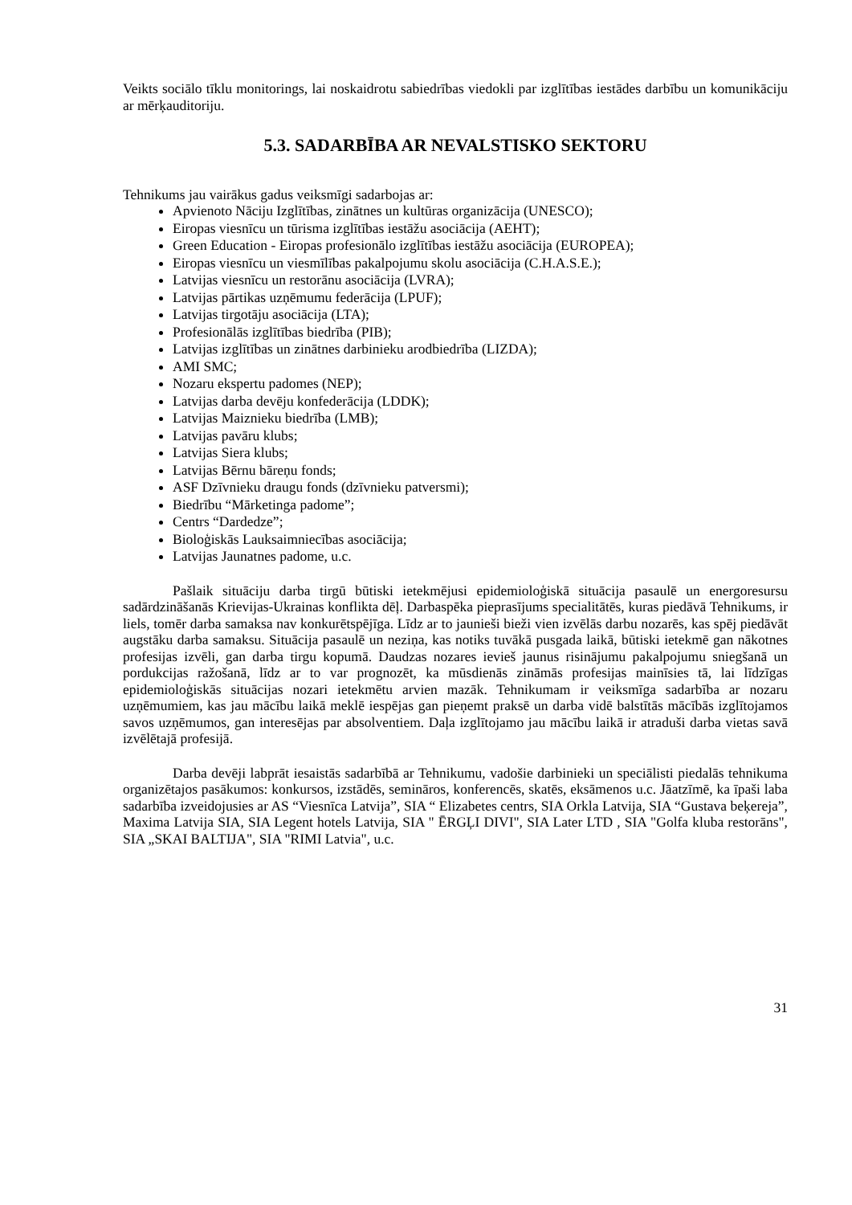Veikts sociālo tīklu monitorings, lai noskaidrotu sabiedrības viedokli par izglītības iestādes darbību un komunikāciju ar mērķauditoriju.
5.3. SADARBĪBA AR NEVALSTISKO SEKTORU
Tehnikums jau vairākus gadus veiksmīgi sadarbojas ar:
Apvienoto Nāciju Izglītības, zinātnes un kultūras organizācija (UNESCO);
Eiropas viesnīcu un tūrisma izglītības iestāžu asociācija (AEHT);
Green Education - Eiropas profesionālo izglītības iestāžu asociācija (EUROPEA);
Eiropas viesnīcu un viesmīlības pakalpojumu skolu asociācija (C.H.A.S.E.);
Latvijas viesnīcu un restorānu asociācija (LVRA);
Latvijas pārtikas uzņēmumu federācija (LPUF);
Latvijas tirgotāju asociācija (LTA);
Profesionālās izglītības biedrība (PIB);
Latvijas izglītības un zinātnes darbinieku arodbiedrība (LIZDA);
AMI SMC;
Nozaru ekspertu padomes (NEP);
Latvijas darba devēju konfederācija (LDDK);
Latvijas Maiznieku biedrība (LMB);
Latvijas pavāru klubs;
Latvijas Siera klubs;
Latvijas Bērnu bāreņu fonds;
ASF Dzīvnieku draugu fonds (dzīvnieku patversmi);
Biedrību “Mārketinga padome”;
Centrs “Dardedze”;
Bioloģiskās Lauksaimniecības asociācija;
Latvijas Jaunatnes padome, u.c.
Pašlaik situāciju darba tirgū būtiski ietekmējusi epidemioloģiskā situācija pasaulē un energoresursu sadārdzināšanās Krievijas-Ukrainas konflikta dēļ. Darbaspēka pieprasījums specialitātēs, kuras piedāvā Tehnikums, ir liels, tomēr darba samaksa nav konkurētspējīga. Līdz ar to jaunieši bieži vien izvēlās darbu nozarēs, kas spēj piedāvāt augstāku darba samaksu. Situācija pasaulē un neziņa, kas notiks tuvākā pusgada laikā, būtiski ietekmē gan nākotnes profesijas izvēli, gan darba tirgu kopumā. Daudzas nozares ievieš jaunus risinājumu pakalpojumu sniegšanā un pordukcijas ražošanā, līdz ar to var prognozēt, ka mūsdienās zināmās profesijas mainīsies tā, lai līdzīgas epidemioloģiskās situācijas nozari ietekmētu arvien mazāk. Tehnikumam ir veiksmīga sadarbība ar nozaru uzņēmumiem, kas jau mācību laikā meklē iespējas gan pieņemt praksē un darba vidē balstītās mācībās izglītojamos savos uzņēmumos, gan interesējas par absolventiem. Daļa izglītojamo jau mācību laikā ir atraduši darba vietas savā izvēlētajā profesijā.
Darba devēji labprāt iesaistās sadarbībā ar Tehnikumu, vadošie darbinieki un speciālisti piedalās tehnikuma organizētajos pasākumos: konkursos, izstādēs, semināros, konferencēs, skatēs, eksāmenos u.c. Jāatzīmē, ka īpaši laba sadarbība izveidojusies ar AS “Viesnīca Latvija”, SIA “ Elizabetes centrs, SIA Orkla Latvija, SIA “Gustava beķereja”, Maxima Latvija SIA, SIA Legent hotels Latvija, SIA " ĒRGĻI DIVI", SIA Later LTD , SIA "Golfa kluba restorāns", SIA „SKAI BALTIJA", SIA "RIMI Latvia", u.c.
31